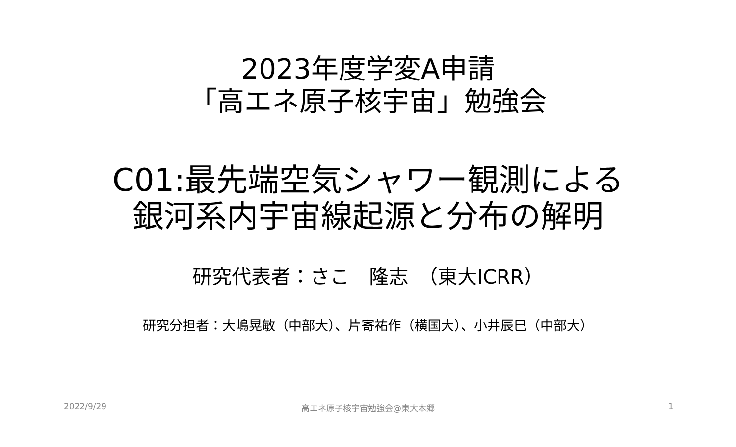2023年度学変A申請
「高エネ原子核宇宙」勉強会
C01:最先端空気シャワー観測による
銀河系内宇宙線起源と分布の解明
研究代表者：さこ　隆志　（東大ICRR）
研究分担者：大嶋晃敏（中部大）、片寄祐作（横国大）、小井辰巳（中部大）
2022/9/29
高エネ原子核宇宙勉強会@東大本郷 1